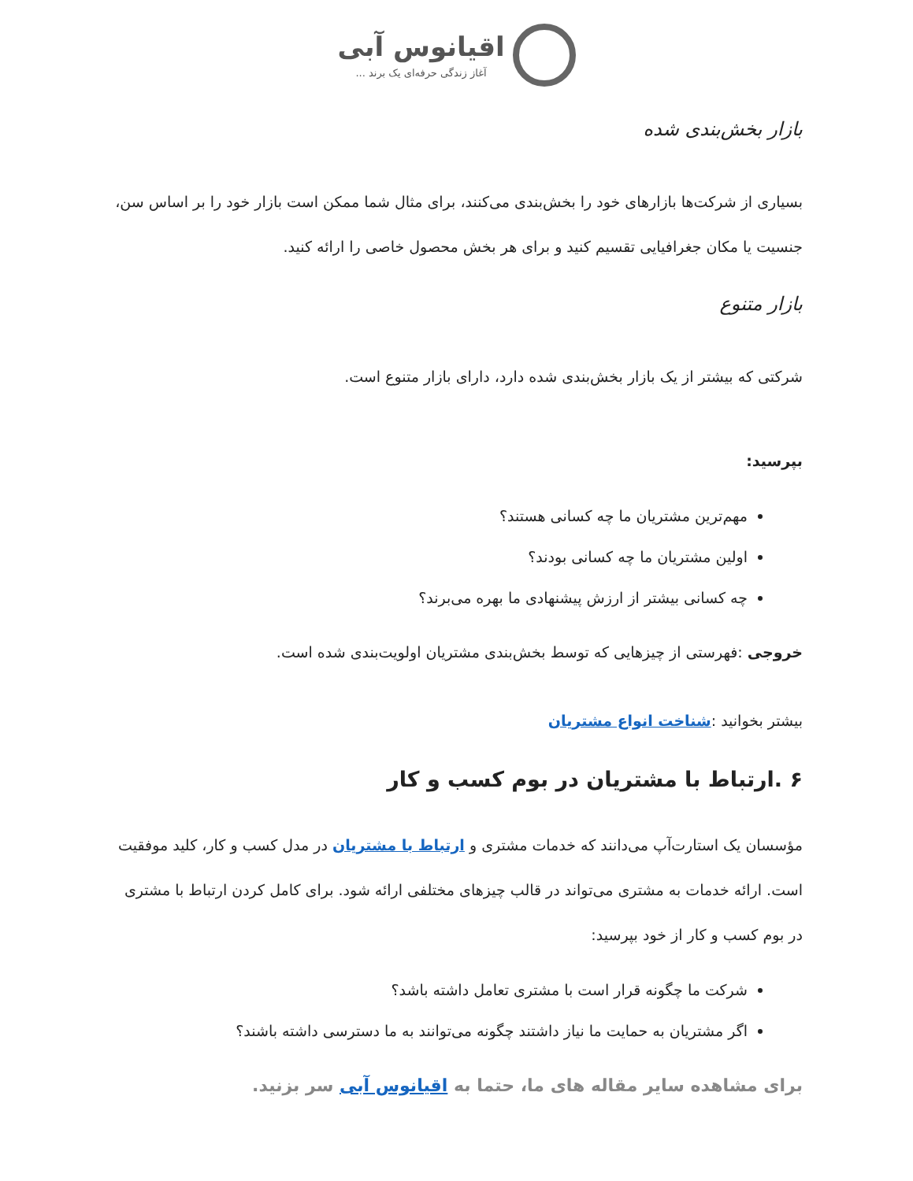اقیانوس آبی
آغاز زندگی حرفه‌ای یک برند ...
بازار بخش‌بندی شده
بسیاری از شرکت‌ها بازارهای خود را بخش‌بندی می‌کنند، برای مثال شما ممکن است بازار خود را بر اساس سن، جنسیت یا مکان جغرافیایی تقسیم کنید و برای هر بخش محصول خاصی را ارائه کنید.
بازار متنوع
شرکتی که بیشتر از یک بازار بخش‌بندی شده دارد، دارای بازار متنوع است.
بپرسید:
مهم‌ترین مشتریان ما چه کسانی هستند؟
اولین مشتریان ما چه کسانی بودند؟
چه کسانی بیشتر از ارزش پیشنهادی ما بهره می‌برند؟
خروجی :فهرستی از چیزهایی که توسط بخش‌بندی مشتریان اولویت‌بندی شده است.
بیشتر بخوانید :شناخت انواع مشتریان
۶ .ارتباط با مشتریان در بوم کسب و کار
مؤسسان یک استارت‌آپ می‌دانند که خدمات مشتری و ارتباط با مشتریان در مدل کسب و کار، کلید موفقیت است. ارائه خدمات به مشتری می‌تواند در قالب چیزهای مختلفی ارائه شود. برای کامل کردن ارتباط با مشتری در بوم کسب و کار از خود بپرسید:
شرکت ما چگونه قرار است با مشتری تعامل داشته باشد؟
اگر مشتریان به حمایت ما نیاز داشتند چگونه می‌توانند به ما دسترسی داشته باشند؟
برای مشاهده سایر مقاله های ما، حتما به اقیانوس آبی سر بزنید.